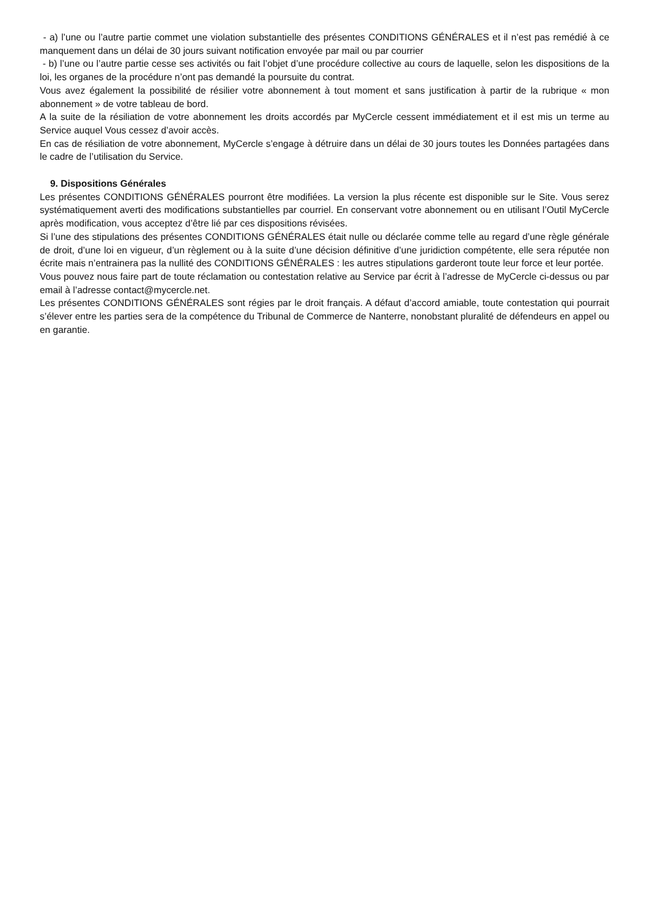- a) l’une ou l’autre partie commet une violation substantielle des présentes CONDITIONS GÉNÉRALES et il n’est pas remédié à ce manquement dans un délai de 30 jours suivant notification envoyée par mail ou par courrier
- b) l’une ou l’autre partie cesse ses activités ou fait l’objet d’une procédure collective au cours de laquelle, selon les dispositions de la loi, les organes de la procédure n’ont pas demandé la poursuite du contrat.
Vous avez également la possibilité de résilier votre abonnement à tout moment et sans justification à partir de la rubrique « mon abonnement » de votre tableau de bord.
A la suite de la résiliation de votre abonnement les droits accordés par MyCercle cessent immédiatement et il est mis un terme au Service auquel Vous cessez d’avoir accès.
En cas de résiliation de votre abonnement, MyCercle s’engage à détruire dans un délai de 30 jours toutes les Données partagées dans le cadre de l’utilisation du Service.
9. Dispositions Générales
Les présentes CONDITIONS GÉNÉRALES pourront être modifiées. La version la plus récente est disponible sur le Site. Vous serez systématiquement averti des modifications substantielles par courriel. En conservant votre abonnement ou en utilisant l’Outil MyCercle après modification, vous acceptez d’être lié par ces dispositions révisées.
Si l’une des stipulations des présentes CONDITIONS GÉNÉRALES était nulle ou déclarée comme telle au regard d’une règle générale de droit, d’une loi en vigueur, d’un règlement ou à la suite d’une décision définitive d’une juridiction compétente, elle sera réputée non écrite mais n’entrainera pas la nullité des CONDITIONS GÉNÉRALES : les autres stipulations garderont toute leur force et leur portée.
Vous pouvez nous faire part de toute réclamation ou contestation relative au Service par écrit à l’adresse de MyCercle ci-dessus ou par email à l’adresse contact@mycercle.net.
Les présentes CONDITIONS GÉNÉRALES sont régies par le droit français. A défaut d’accord amiable, toute contestation qui pourrait s’élever entre les parties sera de la compétence du Tribunal de Commerce de Nanterre, nonobstant pluralité de défendeurs en appel ou en garantie.